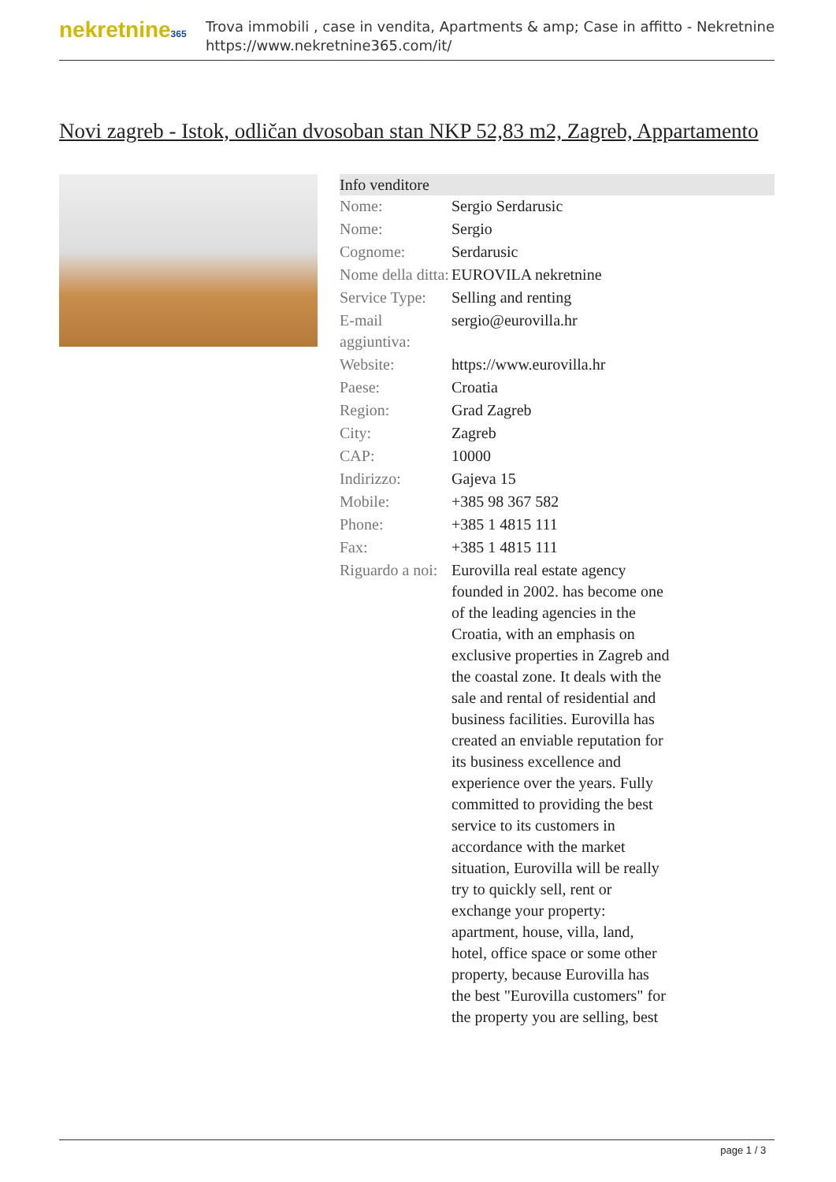nekretnine365
Trova immobili , case in vendita, Apartments & amp; Case in affitto - Nekretnine
https://www.nekretnine365.com/it/
Novi zagreb - Istok, odličan dvosoban stan NKP 52,83 m2, Zagreb, Appartamento
Info venditore
| Nome: | Sergio Serdarusic |
| Nome: | Sergio |
| Cognome: | Serdarusic |
| Nome della ditta: | EUROVILA nekretnine |
| Service Type: | Selling and renting |
| E-mail aggiuntiva: | sergio@eurovilla.hr |
| Website: | https://www.eurovilla.hr |
| Paese: | Croatia |
| Region: | Grad Zagreb |
| City: | Zagreb |
| CAP: | 10000 |
| Indirizzo: | Gajeva 15 |
| Mobile: | +385 98 367 582 |
| Phone: | +385 1 4815 111 |
| Fax: | +385 1 4815 111 |
| Riguardo a noi: | Eurovilla real estate agency founded in 2002. has become one of the leading agencies in the Croatia, with an emphasis on exclusive properties in Zagreb and the coastal zone. It deals with the sale and rental of residential and business facilities. Eurovilla has created an enviable reputation for its business excellence and experience over the years. Fully committed to providing the best service to its customers in accordance with the market situation, Eurovilla will be really try to quickly sell, rent or exchange your property: apartment, house, villa, land, hotel, office space or some other property, because Eurovilla has the best "Eurovilla customers" for the property you are selling, best |
page 1 / 3